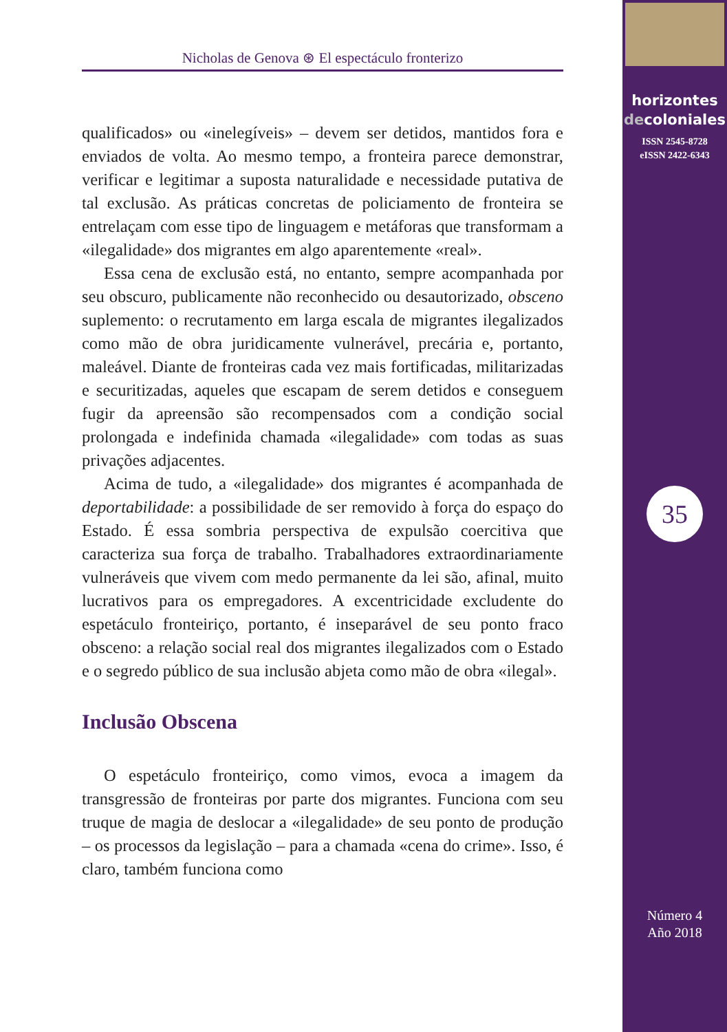Nicholas de Genova ⊛ El espectáculo fronterizo
qualificados» ou «inelegíveis» – devem ser detidos, mantidos fora e enviados de volta. Ao mesmo tempo, a fronteira parece demonstrar, verificar e legitimar a suposta naturalidade e necessidade putativa de tal exclusão. As práticas concretas de policiamento de fronteira se entrelaçam com esse tipo de linguagem e metáforas que transformam a «ilegalidade» dos migrantes em algo aparentemente «real».
Essa cena de exclusão está, no entanto, sempre acompanhada por seu obscuro, publicamente não reconhecido ou desautorizado, obsceno suplemento: o recrutamento em larga escala de migrantes ilegalizados como mão de obra juridicamente vulnerável, precária e, portanto, maleável. Diante de fronteiras cada vez mais fortificadas, militarizadas e securitizadas, aqueles que escapam de serem detidos e conseguem fugir da apreensão são recompensados com a condição social prolongada e indefinida chamada «ilegalidade» com todas as suas privações adjacentes.
Acima de tudo, a «ilegalidade» dos migrantes é acompanhada de deportabilidade: a possibilidade de ser removido à força do espaço do Estado. É essa sombria perspectiva de expulsão coercitiva que caracteriza sua força de trabalho. Trabalhadores extraordinariamente vulneráveis que vivem com medo permanente da lei são, afinal, muito lucrativos para os empregadores. A excentricidade excludente do espetáculo fronteiriço, portanto, é inseparável de seu ponto fraco obsceno: a relação social real dos migrantes ilegalizados com o Estado e o segredo público de sua inclusão abjeta como mão de obra «ilegal».
Inclusão Obscena
O espetáculo fronteiriço, como vimos, evoca a imagem da transgressão de fronteiras por parte dos migrantes. Funciona com seu truque de magia de deslocar a «ilegalidade» de seu ponto de produção – os processos da legislação – para a chamada «cena do crime». Isso, é claro, também funciona como
horizontes
decoloniales
ISSN 2545-8728
eISSN 2422-6343
35
Número 4
Año 2018